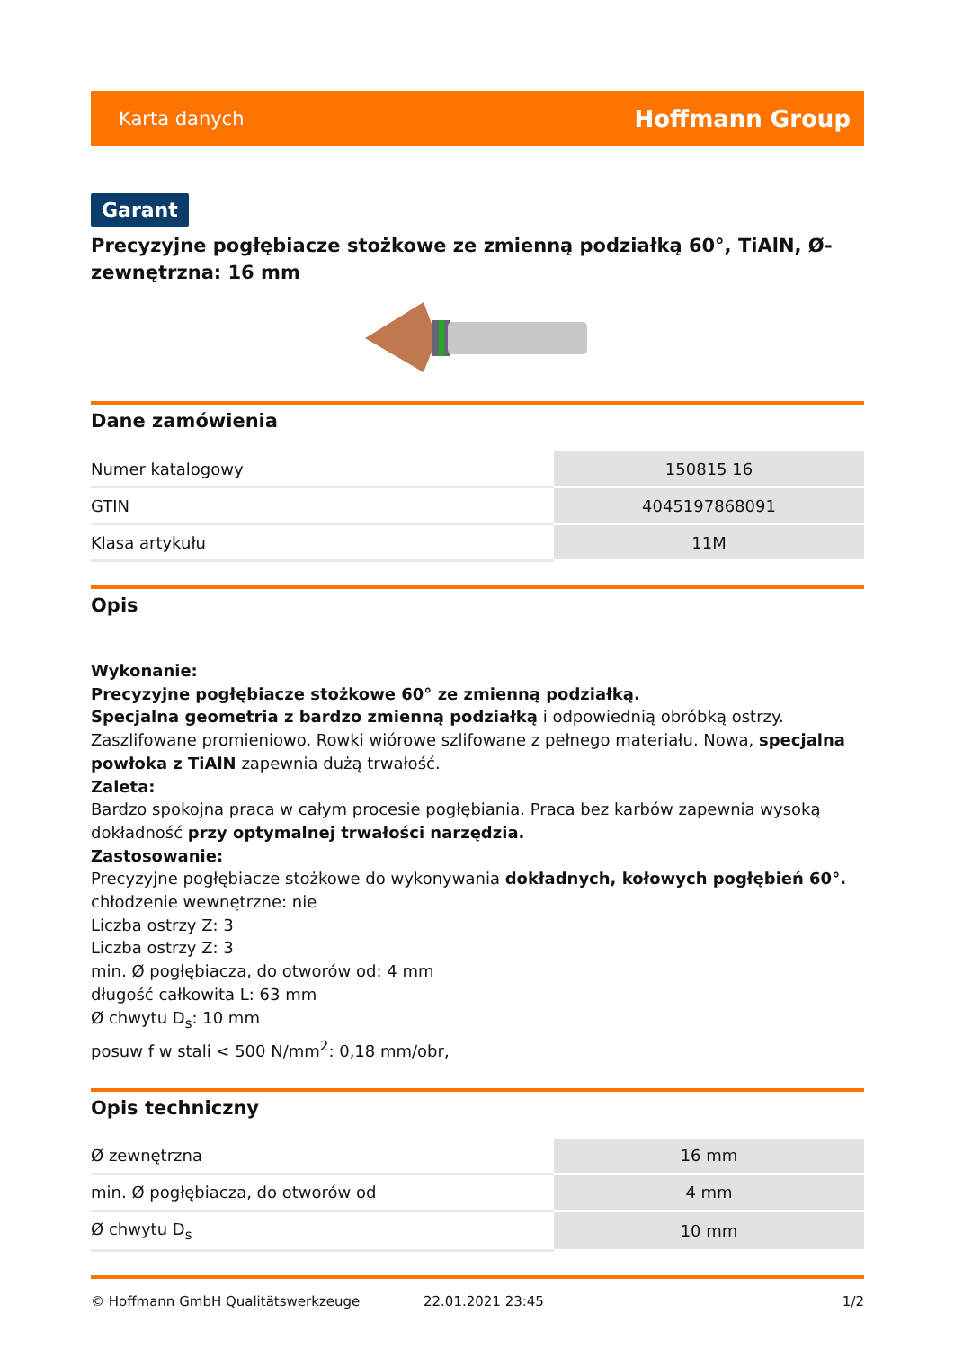Karta danych Hoffmann Group
Garant
Precyzyjne pogłębiacze stożkowe ze zmienną podziałką 60°, TiAlN, Ø-zewnętrzna: 16 mm
Dane zamówienia
| Numer katalogowy | 150815 16 |
| GTIN | 4045197868091 |
| Klasa artykułu | 11M |
Opis
Wykonanie:
Precyzyjne pogłębiacze stożkowe 60° ze zmienną podziałką.
Specjalna geometria z bardzo zmienną podziałką i odpowiednią obróbką ostrzy. Zaszlifowane promieniowo. Rowki wiórowe szlifowane z pełnego materiału. Nowa, specjalna powłoka z TiAlN zapewnia dużą trwałość.
Zaleta:
Bardzo spokojna praca w całym procesie pogłębiania. Praca bez karbów zapewnia wysoką dokładność przy optymalnej trwałości narzędzia.
Zastosowanie:
Precyzyjne pogłębiacze stożkowe do wykonywania dokładnych, kołowych pogłębień 60°.
chłodzenie wewnętrzne: nie
Liczba ostrzy Z: 3
Liczba ostrzy Z: 3
min. Ø pogłębiacza, do otworów od: 4 mm
długość całkowita L: 63 mm
Ø chwytu D<sub>s</sub>: 10 mm
posuw f w stali < 500 N/mm<sup>2</sup>: 0,18 mm/obr,
Opis techniczny
| Ø zewnętrzna | 16 mm |
| min. Ø pogłębiacza, do otworów od | 4 mm |
| Ø chwytu D<sub>s</sub> | 10 mm |
© Hoffmann GmbH Qualitätswerkzeuge 22.01.2021 23:45 1/2